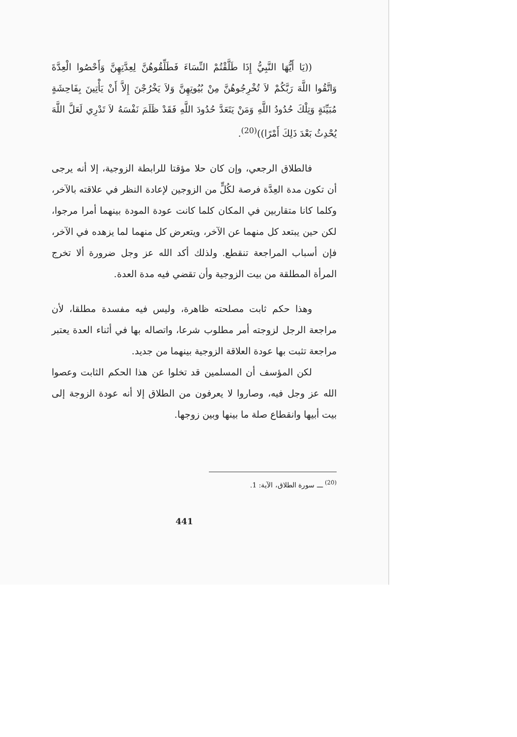((يَا أَيُّهَا النَّبِيُّ إِذَا طَلَّقْتُمْ النِّسَاءَ فَطَلِّقُوهُنَّ لِعِدَّتِهِنَّ وَأَحْصُوا الْعِدَّةَ وَاتَّقُوا اللَّهَ رَبَّكُمْ لاَ تُخْرِجُوهُنَّ مِنْ بُيُوتِهِنَّ وَلاَ يَخْرُجْنَ إِلاَّ أَنْ يَأْتِينَ بِفَاحِشَةٍ مُبَيِّنَةٍ وَتِلْكَ حُدُودُ اللَّهِ وَمَنْ يَتَعَدَّ حُدُودَ اللَّهِ فَقَدْ ظَلَمَ نَفْسَهُ لاَ تَدْرِي لَعَلَّ اللَّهَ يُحْدِثُ بَعْدَ ذَلِكَ أَمْرًا))<sup>(20)</sup>.
فالطلاق الرجعي، وإن كان حلا مؤقتا للرابطة الزوجية، إلا أنه يرجى أن تكون مدة العِدَّة فرصة لكُلٍّ من الزوجين لإعادة النظر في علاقته بالآخر، وكلما كانا متقاربين في المكان كلما كانت عودة المودة بينهما أمرا مرجوا، لكن حين يبتعد كل منهما عن الآخر، ويتعرض كل منهما لما يزهده في الآخر، فإن أسباب المراجعة تنقطع. ولذلك أكد الله عز وجل ضرورة ألا تخرج المرأة المطلقة من بيت الزوجية وأن تقضي فيه مدة العدة.
وهذا حكم ثابت مصلحته ظاهرة، وليس فيه مفسدة مطلقا، لأن مراجعة الرجل لزوجته أمر مطلوب شرعا، واتصاله بها في أثناء العدة يعتبر مراجعة تثبت بها عودة العلاقة الزوجية بينهما من جديد.
لكن المؤسف أن المسلمين قد تخلوا عن هذا الحكم الثابت وعصوا الله عز وجل فيه، وصاروا لا يعرفون من الطلاق إلا أنه عودة الزوجة إلى بيت أبيها وانقطاع صلة ما بينها وبين زوجها.
<sup>(20)</sup> ـــ سورة الطلاق، الآية: 1.
441